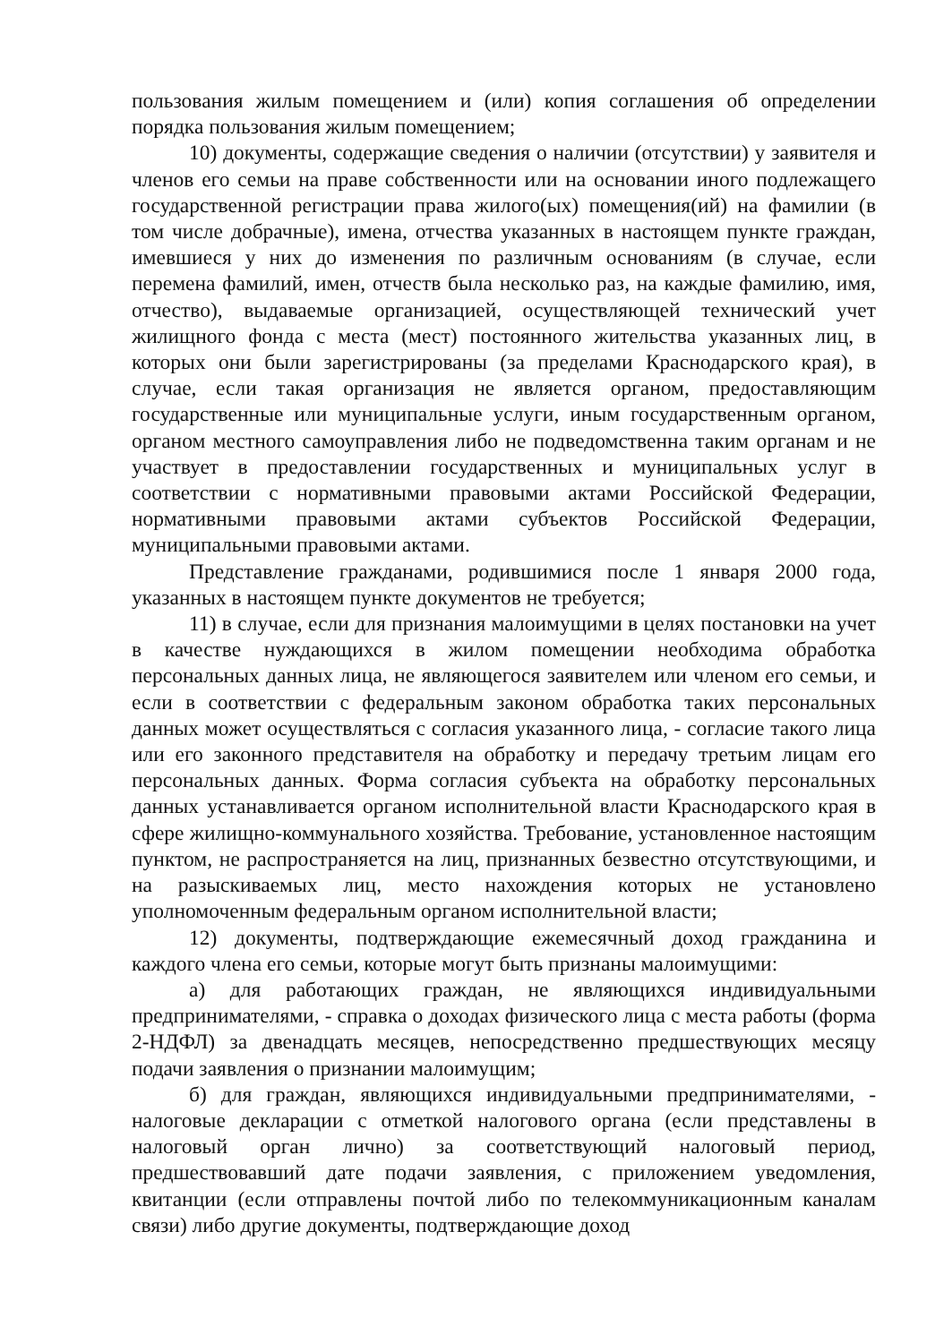пользования жилым помещением и (или) копия соглашения об определении порядка пользования жилым помещением;
10) документы, содержащие сведения о наличии (отсутствии) у заявителя и членов его семьи на праве собственности или на основании иного подлежащего государственной регистрации права жилого(ых) помещения(ий) на фамилии (в том числе добрачные), имена, отчества указанных в настоящем пункте граждан, имевшиеся у них до изменения по различным основаниям (в случае, если перемена фамилий, имен, отчеств была несколько раз, на каждые фамилию, имя, отчество), выдаваемые организацией, осуществляющей технический учет жилищного фонда с места (мест) постоянного жительства указанных лиц, в которых они были зарегистрированы (за пределами Краснодарского края), в случае, если такая организация не является органом, предоставляющим государственные или муниципальные услуги, иным государственным органом, органом местного самоуправления либо не подведомственна таким органам и не участвует в предоставлении государственных и муниципальных услуг в соответствии с нормативными правовыми актами Российской Федерации, нормативными правовыми актами субъектов Российской Федерации, муниципальными правовыми актами.
Представление гражданами, родившимися после 1 января 2000 года, указанных в настоящем пункте документов не требуется;
11) в случае, если для признания малоимущими в целях постановки на учет в качестве нуждающихся в жилом помещении необходима обработка персональных данных лица, не являющегося заявителем или членом его семьи, и если в соответствии с федеральным законом обработка таких персональных данных может осуществляться с согласия указанного лица, - согласие такого лица или его законного представителя на обработку и передачу третьим лицам его персональных данных. Форма согласия субъекта на обработку персональных данных устанавливается органом исполнительной власти Краснодарского края в сфере жилищно-коммунального хозяйства. Требование, установленное настоящим пунктом, не распространяется на лиц, признанных безвестно отсутствующими, и на разыскиваемых лиц, место нахождения которых не установлено уполномоченным федеральным органом исполнительной власти;
12) документы, подтверждающие ежемесячный доход гражданина и каждого члена его семьи, которые могут быть признаны малоимущими:
а) для работающих граждан, не являющихся индивидуальными предпринимателями, - справка о доходах физического лица с места работы (форма 2-НДФЛ) за двенадцать месяцев, непосредственно предшествующих месяцу подачи заявления о признании малоимущим;
б) для граждан, являющихся индивидуальными предпринимателями, - налоговые декларации с отметкой налогового органа (если представлены в налоговый орган лично) за соответствующий налоговый период, предшествовавший дате подачи заявления, с приложением уведомления, квитанции (если отправлены почтой либо по телекоммуникационным каналам связи) либо другие документы, подтверждающие доход